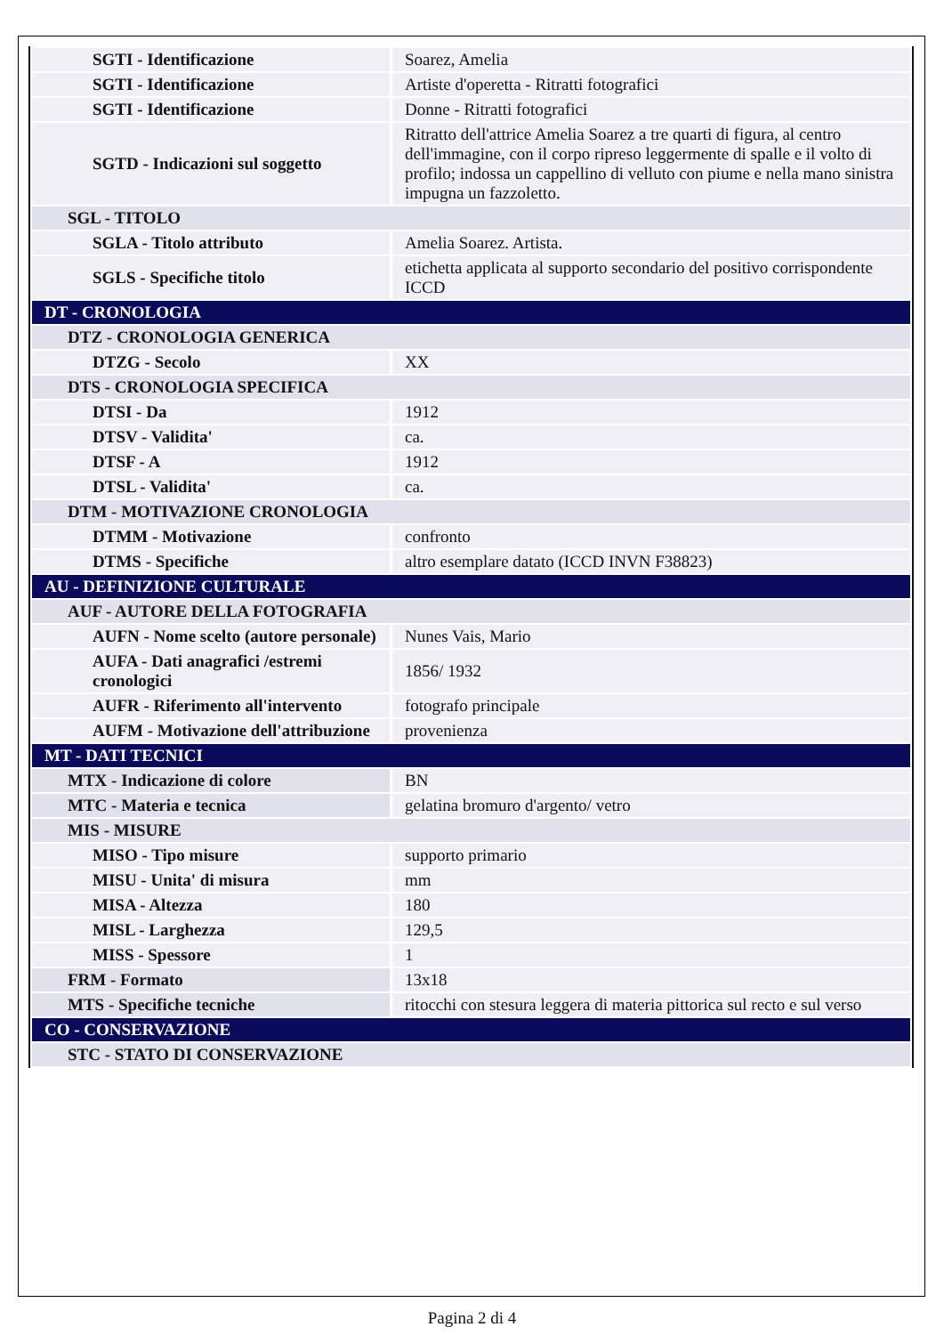| SGTI - Identificazione | Soarez, Amelia |
| SGTI - Identificazione | Artiste d'operetta - Ritratti fotografici |
| SGTI - Identificazione | Donne - Ritratti fotografici |
| SGTD - Indicazioni sul soggetto | Ritratto dell'attrice Amelia Soarez a tre quarti di figura, al centro dell'immagine, con il corpo ripreso leggermente di spalle e il volto di profilo; indossa un cappellino di velluto con piume e nella mano sinistra impugna un fazzoletto. |
| SGL - TITOLO | |
| SGLA - Titolo attributo | Amelia Soarez. Artista. |
| SGLS - Specifiche titolo | etichetta applicata al supporto secondario del positivo corrispondente ICCD |
| DT - CRONOLOGIA | |
| DTZ - CRONOLOGIA GENERICA | |
| DTZG - Secolo | XX |
| DTS - CRONOLOGIA SPECIFICA | |
| DTSI - Da | 1912 |
| DTSV - Validita' | ca. |
| DTSF - A | 1912 |
| DTSL - Validita' | ca. |
| DTM - MOTIVAZIONE CRONOLOGIA | |
| DTMM - Motivazione | confronto |
| DTMS - Specifiche | altro esemplare datato (ICCD INVN F38823) |
| AU - DEFINIZIONE CULTURALE | |
| AUF - AUTORE DELLA FOTOGRAFIA | |
| AUFN - Nome scelto (autore personale) | Nunes Vais, Mario |
| AUFA - Dati anagrafici /estremi cronologici | 1856/ 1932 |
| AUFR - Riferimento all'intervento | fotografo principale |
| AUFM - Motivazione dell'attribuzione | provenienza |
| MT - DATI TECNICI | |
| MTX - Indicazione di colore | BN |
| MTC - Materia e tecnica | gelatina bromuro d'argento/ vetro |
| MIS - MISURE | |
| MISO - Tipo misure | supporto primario |
| MISU - Unita' di misura | mm |
| MISA - Altezza | 180 |
| MISL - Larghezza | 129,5 |
| MISS - Spessore | 1 |
| FRM - Formato | 13x18 |
| MTS - Specifiche tecniche | ritocchi con stesura leggera di materia pittorica sul recto e sul verso |
| CO - CONSERVAZIONE | |
| STC - STATO DI CONSERVAZIONE | |
Pagina 2 di 4